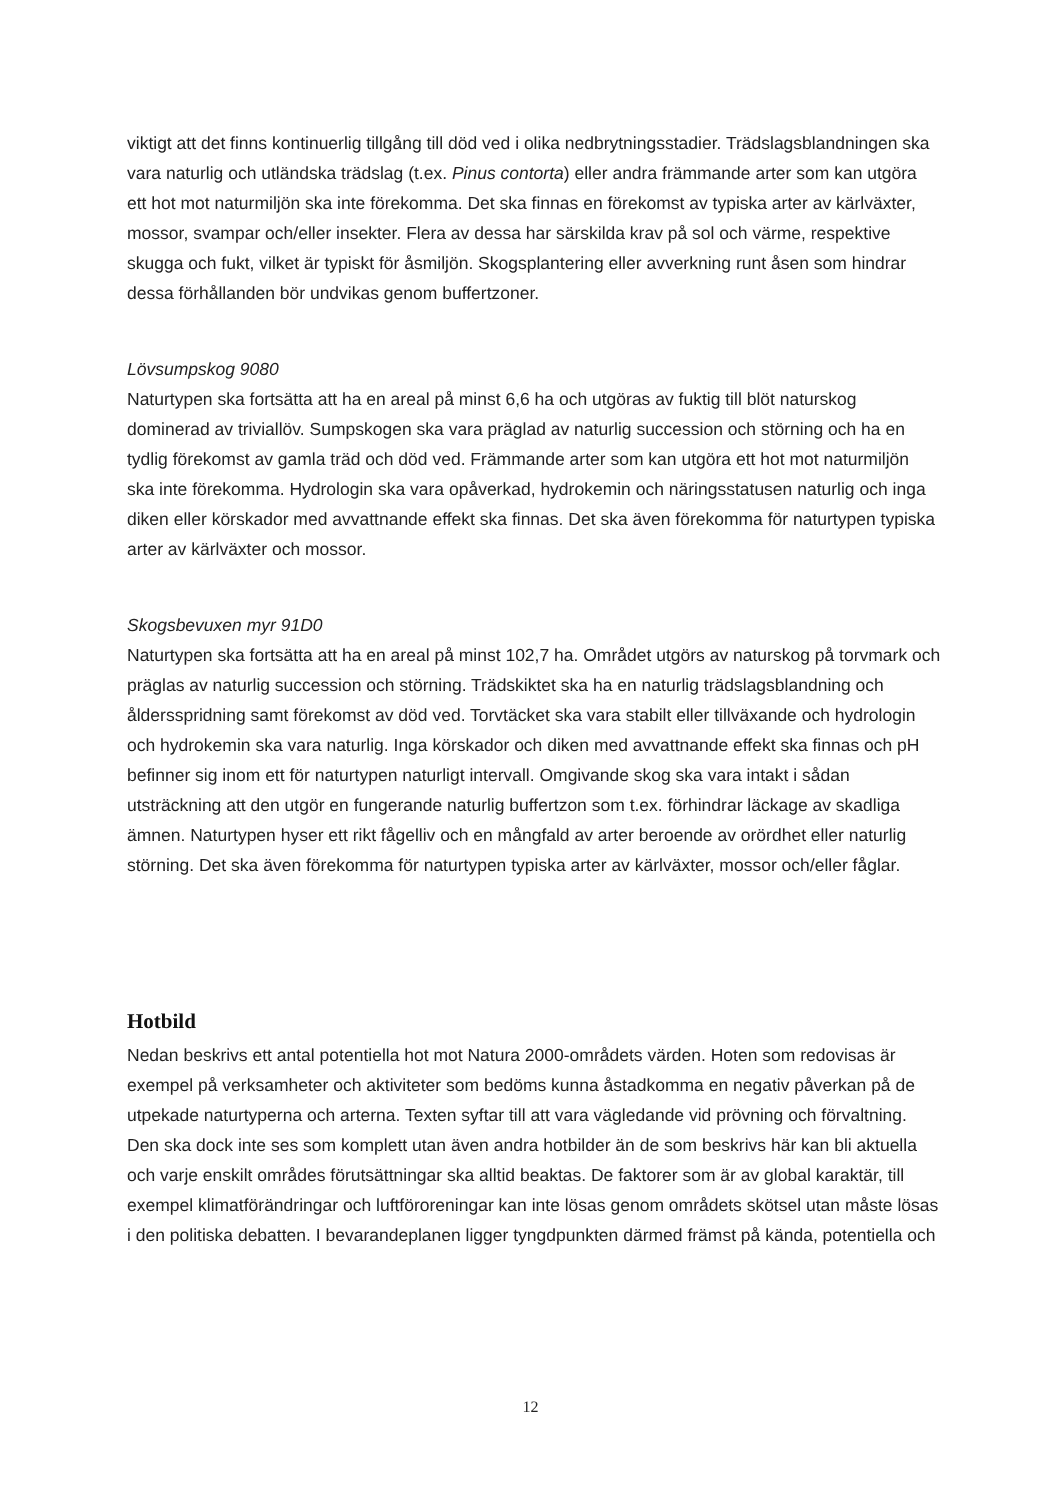viktigt att det finns kontinuerlig tillgång till död ved i olika nedbrytningsstadier. Trädslagsblandningen ska vara naturlig och utländska trädslag (t.ex. Pinus contorta) eller andra främmande arter som kan utgöra ett hot mot naturmiljön ska inte förekomma. Det ska finnas en förekomst av typiska arter av kärlväxter, mossor, svampar och/eller insekter. Flera av dessa har särskilda krav på sol och värme, respektive skugga och fukt, vilket är typiskt för åsmiljön. Skogsplantering eller avverkning runt åsen som hindrar dessa förhållanden bör undvikas genom buffertzoner.
Lövsumpskog 9080
Naturtypen ska fortsätta att ha en areal på minst 6,6 ha och utgöras av fuktig till blöt naturskog dominerad av triviallöv. Sumpskogen ska vara präglad av naturlig succession och störning och ha en tydlig förekomst av gamla träd och död ved. Främmande arter som kan utgöra ett hot mot naturmiljön ska inte förekomma. Hydrologin ska vara opåverkad, hydrokemin och näringsstatusen naturlig och inga diken eller körskador med avvattnande effekt ska finnas. Det ska även förekomma för naturtypen typiska arter av kärlväxter och mossor.
Skogsbevuxen myr 91D0
Naturtypen ska fortsätta att ha en areal på minst 102,7 ha. Området utgörs av naturskog på torvmark och präglas av naturlig succession och störning. Trädskiktet ska ha en naturlig trädslagsblandning och åldersspridning samt förekomst av död ved. Torvtäcket ska vara stabilt eller tillväxande och hydrologin och hydrokemin ska vara naturlig. Inga körskador och diken med avvattnande effekt ska finnas och pH befinner sig inom ett för naturtypen naturligt intervall. Omgivande skog ska vara intakt i sådan utsträckning att den utgör en fungerande naturlig buffertzon som t.ex. förhindrar läckage av skadliga ämnen. Naturtypen hyser ett rikt fågelliv och en mångfald av arter beroende av orördhet eller naturlig störning. Det ska även förekomma för naturtypen typiska arter av kärlväxter, mossor och/eller fåglar.
Hotbild
Nedan beskrivs ett antal potentiella hot mot Natura 2000-områdets värden. Hoten som redovisas är exempel på verksamheter och aktiviteter som bedöms kunna åstadkomma en negativ påverkan på de utpekade naturtyperna och arterna. Texten syftar till att vara vägledande vid prövning och förvaltning. Den ska dock inte ses som komplett utan även andra hotbilder än de som beskrivs här kan bli aktuella och varje enskilt områdes förutsättningar ska alltid beaktas. De faktorer som är av global karaktär, till exempel klimatförändringar och luftföroreningar kan inte lösas genom områdets skötsel utan måste lösas i den politiska debatten. I bevarandeplanen ligger tyngdpunkten därmed främst på kända, potentiella och
12